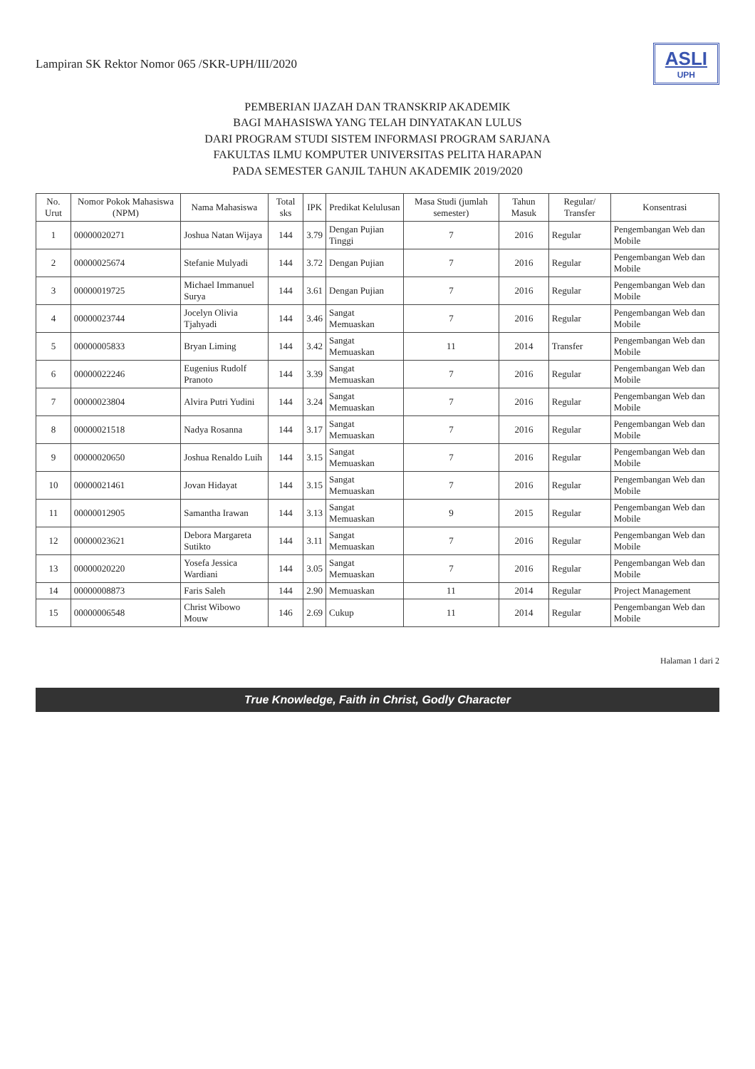Lampiran SK Rektor Nomor 065 /SKR-UPH/III/2020
ASLI
UPH
PEMBERIAN IJAZAH DAN TRANSKRIP AKADEMIK
BAGI MAHASISWA YANG TELAH DINYATAKAN LULUS
DARI PROGRAM STUDI SISTEM INFORMASI PROGRAM SARJANA
FAKULTAS ILMU KOMPUTER UNIVERSITAS PELITA HARAPAN
PADA SEMESTER GANJIL TAHUN AKADEMIK 2019/2020
| No. Urut | Nomor Pokok Mahasiswa (NPM) | Nama Mahasiswa | Total sks | IPK | Predikat Kelulusan | Masa Studi (jumlah semester) | Tahun Masuk | Regular/ Transfer | Konsentrasi |
| --- | --- | --- | --- | --- | --- | --- | --- | --- | --- |
| 1 | 00000020271 | Joshua Natan Wijaya | 144 | 3.79 | Dengan Pujian Tinggi | 7 | 2016 | Regular | Pengembangan Web dan Mobile |
| 2 | 00000025674 | Stefanie Mulyadi | 144 | 3.72 | Dengan Pujian | 7 | 2016 | Regular | Pengembangan Web dan Mobile |
| 3 | 00000019725 | Michael Immanuel Surya | 144 | 3.61 | Dengan Pujian | 7 | 2016 | Regular | Pengembangan Web dan Mobile |
| 4 | 00000023744 | Jocelyn Olivia Tjahyadi | 144 | 3.46 | Sangat Memuaskan | 7 | 2016 | Regular | Pengembangan Web dan Mobile |
| 5 | 00000005833 | Bryan Liming | 144 | 3.42 | Sangat Memuaskan | 11 | 2014 | Transfer | Pengembangan Web dan Mobile |
| 6 | 00000022246 | Eugenius Rudolf Pranoto | 144 | 3.39 | Sangat Memuaskan | 7 | 2016 | Regular | Pengembangan Web dan Mobile |
| 7 | 00000023804 | Alvira Putri Yudini | 144 | 3.24 | Sangat Memuaskan | 7 | 2016 | Regular | Pengembangan Web dan Mobile |
| 8 | 00000021518 | Nadya Rosanna | 144 | 3.17 | Sangat Memuaskan | 7 | 2016 | Regular | Pengembangan Web dan Mobile |
| 9 | 00000020650 | Joshua Renaldo Luih | 144 | 3.15 | Sangat Memuaskan | 7 | 2016 | Regular | Pengembangan Web dan Mobile |
| 10 | 00000021461 | Jovan Hidayat | 144 | 3.15 | Sangat Memuaskan | 7 | 2016 | Regular | Pengembangan Web dan Mobile |
| 11 | 00000012905 | Samantha Irawan | 144 | 3.13 | Sangat Memuaskan | 9 | 2015 | Regular | Pengembangan Web dan Mobile |
| 12 | 00000023621 | Debora Margareta Sutikto | 144 | 3.11 | Sangat Memuaskan | 7 | 2016 | Regular | Pengembangan Web dan Mobile |
| 13 | 00000020220 | Yosefa Jessica Wardiani | 144 | 3.05 | Sangat Memuaskan | 7 | 2016 | Regular | Pengembangan Web dan Mobile |
| 14 | 00000008873 | Faris Saleh | 144 | 2.90 | Memuaskan | 11 | 2014 | Regular | Project Management |
| 15 | 00000006548 | Christ Wibowo Mouw | 146 | 2.69 | Cukup | 11 | 2014 | Regular | Pengembangan Web dan Mobile |
Halaman 1 dari 2
True Knowledge, Faith in Christ, Godly Character